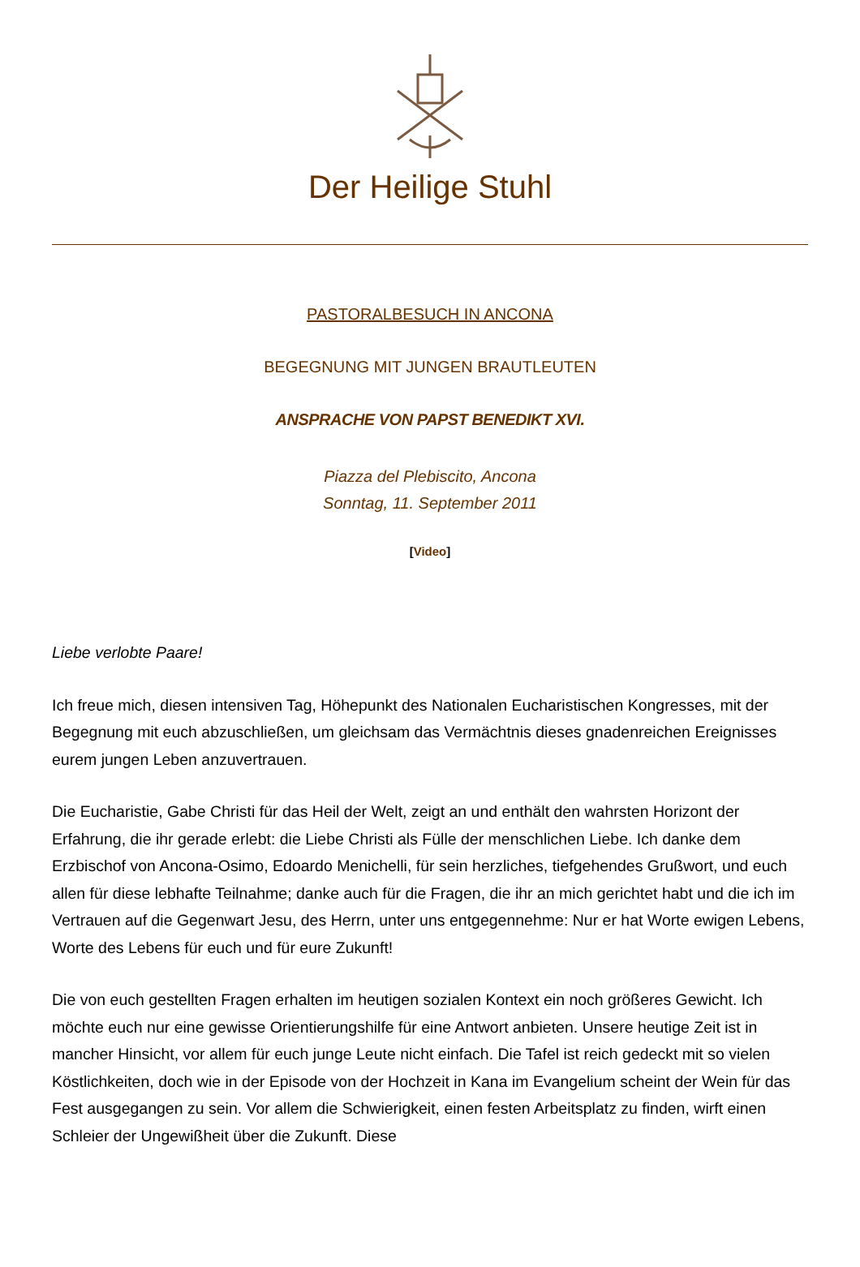Der Heilige Stuhl
PASTORALBESUCH IN ANCONA
BEGEGNUNG MIT JUNGEN BRAUTLEUTEN
ANSPRACHE VON PAPST BENEDIKT XVI.
Piazza del Plebiscito, Ancona
Sonntag, 11. September 2011
[Video]
Liebe verlobte Paare!
Ich freue mich, diesen intensiven Tag, Höhepunkt des Nationalen Eucharistischen Kongresses, mit der Begegnung mit euch abzuschließen, um gleichsam das Vermächtnis dieses gnadenreichen Ereignisses eurem jungen Leben anzuvertrauen.
Die Eucharistie, Gabe Christi für das Heil der Welt, zeigt an und enthält den wahrsten Horizont der Erfahrung, die ihr gerade erlebt: die Liebe Christi als Fülle der menschlichen Liebe. Ich danke dem Erzbischof von Ancona-Osimo, Edoardo Menichelli, für sein herzliches, tiefgehendes Grußwort, und euch allen für diese lebhafte Teilnahme; danke auch für die Fragen, die ihr an mich gerichtet habt und die ich im Vertrauen auf die Gegenwart Jesu, des Herrn, unter uns entgegennehme: Nur er hat Worte ewigen Lebens, Worte des Lebens für euch und für eure Zukunft!
Die von euch gestellten Fragen erhalten im heutigen sozialen Kontext ein noch größeres Gewicht. Ich möchte euch nur eine gewisse Orientierungshilfe für eine Antwort anbieten. Unsere heutige Zeit ist in mancher Hinsicht, vor allem für euch junge Leute nicht einfach. Die Tafel ist reich gedeckt mit so vielen Köstlichkeiten, doch wie in der Episode von der Hochzeit in Kana im Evangelium scheint der Wein für das Fest ausgegangen zu sein. Vor allem die Schwierigkeit, einen festen Arbeitsplatz zu finden, wirft einen Schleier der Ungewißheit über die Zukunft. Diese